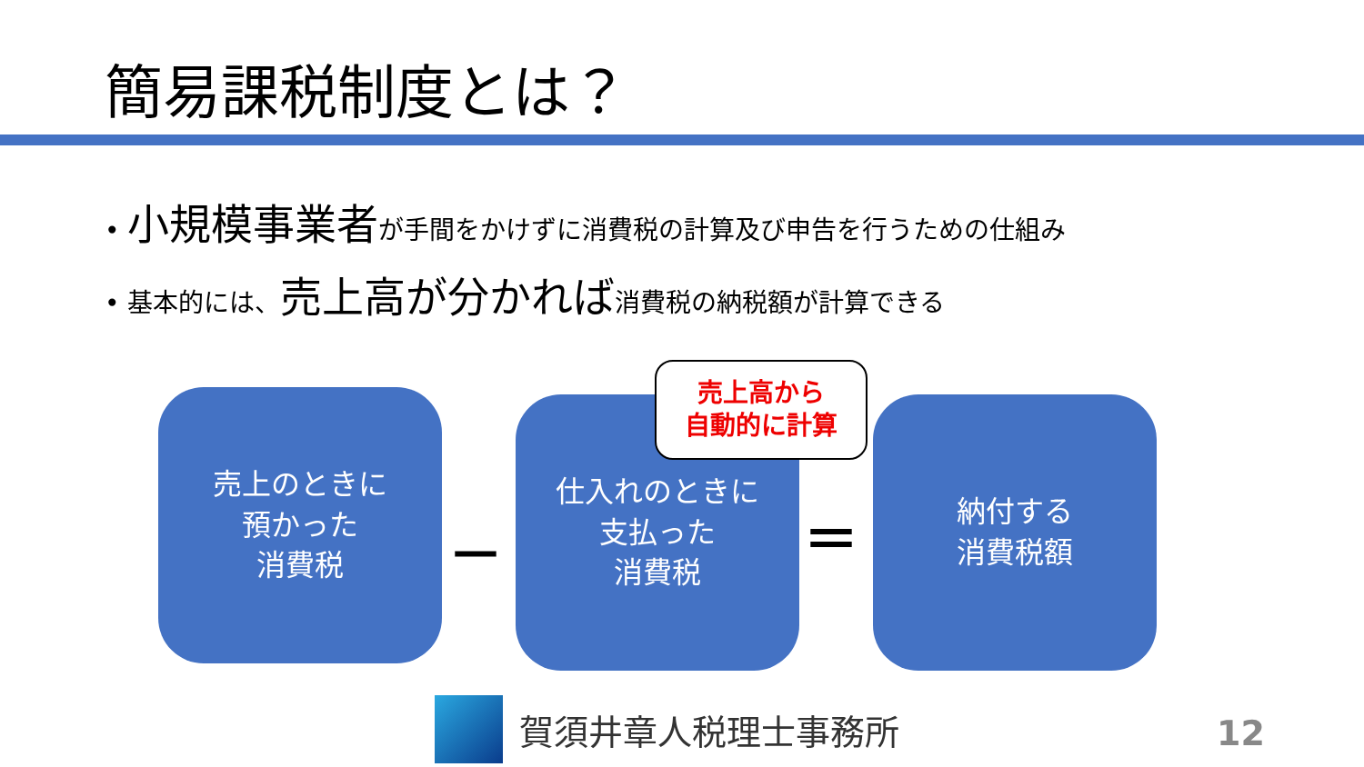簡易課税制度とは？
• 小規模事業者が手間をかけずに消費税の計算及び申告を行うための仕組み
• 基本的には、売上高が分かれば消費税の納税額が計算できる
売上のときに
預かった
消費税
－
仕入れのときに
支払った
消費税
売上高から
自動的に計算
＝
納付する
消費税額
賀須井章人税理士事務所 12